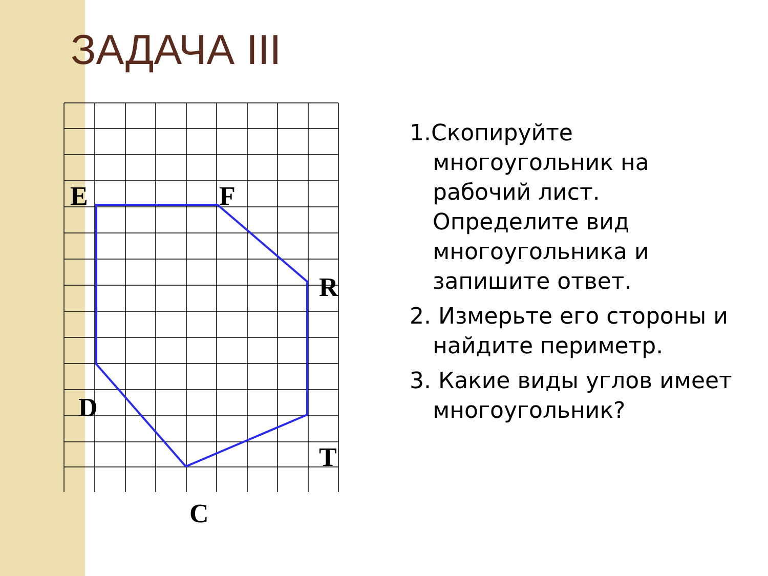ЗАДАЧА III
E
F
R
D
T
C
1.Скопируйте многоугольник на рабочий лист. Определите вид многоугольника и запишите ответ.
2. Измерьте его стороны и найдите периметр.
3. Какие виды углов имеет многоугольник?